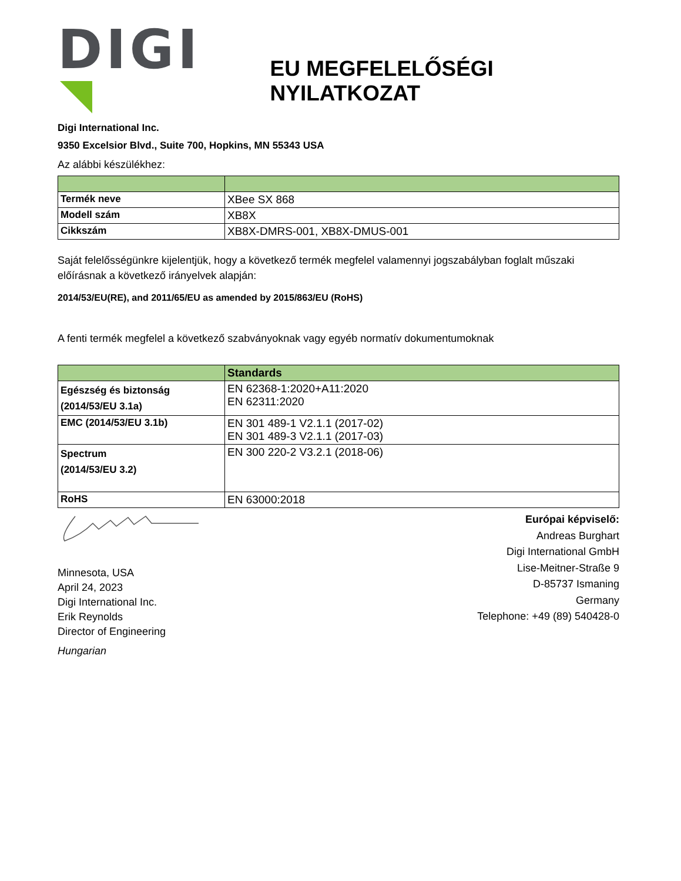DIGI
EU MEGFELELŐSÉGI NYILATKOZAT
Digi International Inc.
9350 Excelsior Blvd., Suite 700, Hopkins, MN 55343 USA
Az alábbi készülékhez:
| Termék neve | XBee SX 868 |
| Modell szám | XB8X |
| Cikkszám | XB8X-DMRS-001, XB8X-DMUS-001 |
Saját felelősségünkre kijelentjük, hogy a következő termék megfelel valamennyi jogszabályban foglalt műszaki előírásnak a következő irányelvek alapján:
2014/53/EU(RE), and 2011/65/EU as amended by 2015/863/EU (RoHS)
A fenti termék megfelel a következő szabványoknak vagy egyéb normatív dokumentumoknak
| | Standards |
| --- | --- |
| Egészség és biztonság (2014/53/EU 3.1a) | EN 62368-1:2020+A11:2020 EN 62311:2020 |
| EMC (2014/53/EU 3.1b) | EN 301 489-1 V2.1.1 (2017-02) EN 301 489-3 V2.1.1 (2017-03) |
| Spectrum (2014/53/EU 3.2) | EN 300 220-2 V3.2.1 (2018-06) |
| RoHS | EN 63000:2018 |
Minnesota, USA
April 24, 2023
Digi International Inc.
Erik Reynolds
Director of Engineering
Hungarian
Európai képviselő:
Andreas Burghart
Digi International GmbH
Lise-Meitner-Straße 9
D-85737 Ismaning
Germany
Telephone: +49 (89) 540428-0